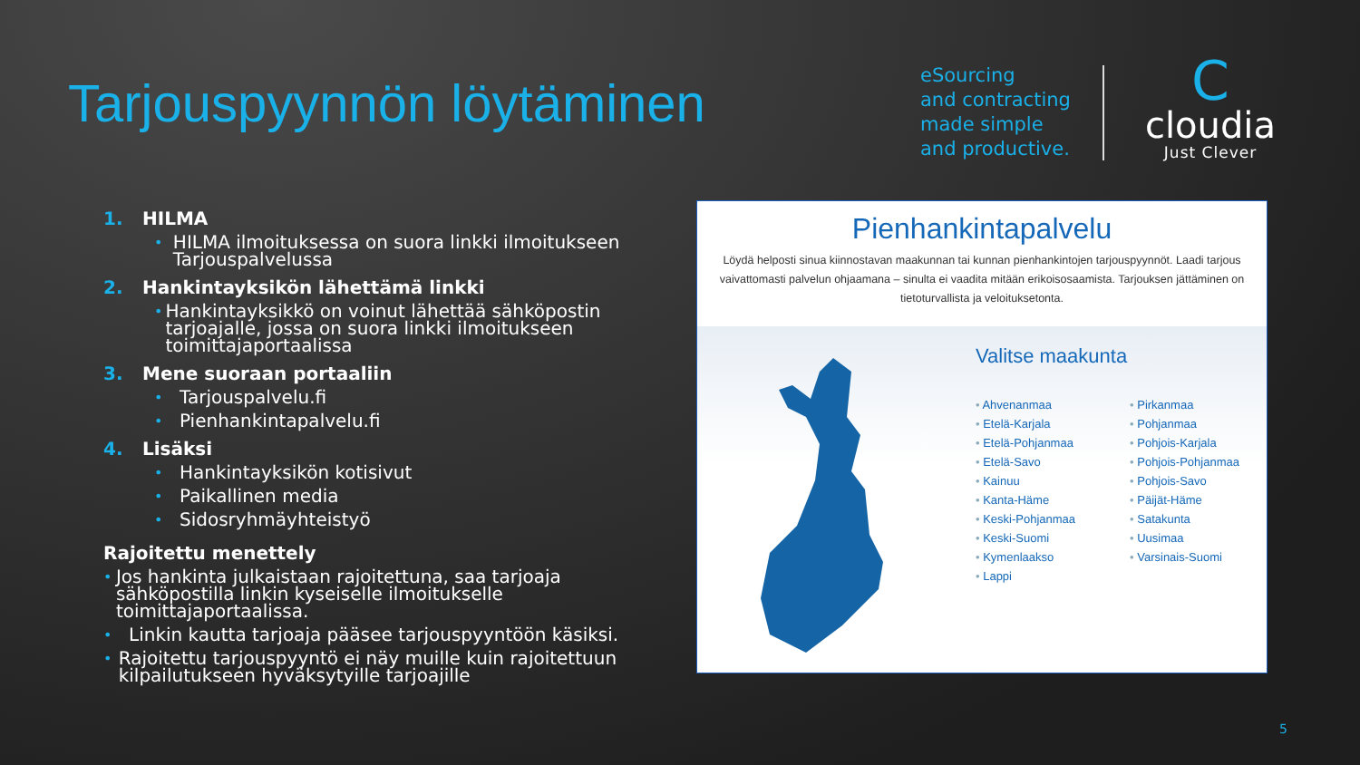Tarjouspyynnön löytäminen
eSourcing
and contracting
made simple
and productive.
C
cloudia
Just Clever
1. HILMA
•
HILMA ilmoituksessa on suora linkki ilmoitukseen Tarjouspalvelussa
2. Hankintayksikön lähettämä linkki
•
Hankintayksikkö on voinut lähettää sähköpostin tarjoajalle, jossa on suora linkki ilmoitukseen toimittajaportaalissa
3. Mene suoraan portaaliin
•
Tarjouspalvelu.fi
•
Pienhankintapalvelu.fi
4. Lisäksi
•
Hankintayksikön kotisivut
•
Paikallinen media
•
Sidosryhmäyhteistyö
Rajoitettu menettely
•
Jos hankinta julkaistaan rajoitettuna, saa tarjoaja sähköpostilla linkin kyseiselle ilmoitukselle toimittajaportaalissa.
•
Linkin kautta tarjoaja pääsee tarjouspyyntöön käsiksi.
•
Rajoitettu tarjouspyyntö ei näy muille kuin rajoitettuun kilpailutukseen hyväksytyille tarjoajille
Pienhankintapalvelu
Löydä helposti sinua kiinnostavan maakunnan tai kunnan pienhankintojen tarjouspyynnöt. Laadi tarjous vaivattomasti palvelun ohjaamana – sinulta ei vaadita mitään erikoisosaamista. Tarjouksen jättäminen on tietoturvallista ja veloitukseton­ta.
Valitse maakunta
Ahvenanmaa
Etelä-Karjala
Etelä-Pohjanmaa
Etelä-Savo
Kainuu
Kanta-Häme
Keski-Pohjanmaa
Keski-Suomi
Kymenlaakso
Lappi
Pirkanmaa
Pohjanmaa
Pohjois-Karjala
Pohjois-Pohjanmaa
Pohjois-Savo
Päijät-Häme
Satakunta
Uusimaa
Varsinais-Suomi
5